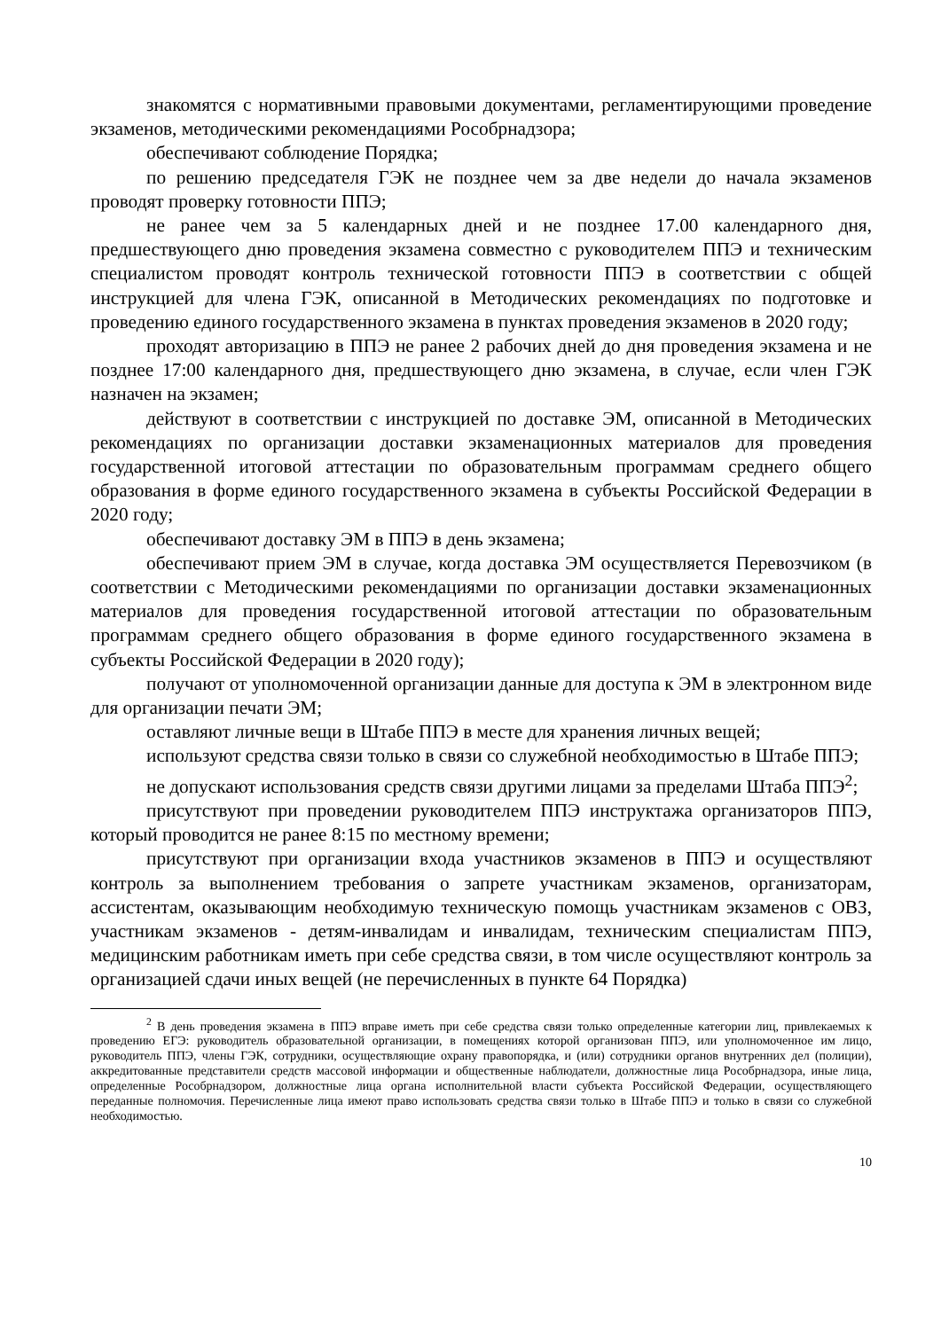знакомятся с нормативными правовыми документами, регламентирующими проведение экзаменов, методическими рекомендациями Рособрнадзора;
обеспечивают соблюдение Порядка;
по решению председателя ГЭК не позднее чем за две недели до начала экзаменов проводят проверку готовности ППЭ;
не ранее чем за 5 календарных дней и не позднее 17.00 календарного дня, предшествующего дню проведения экзамена совместно с руководителем ППЭ и техническим специалистом проводят контроль технической готовности ППЭ в соответствии с общей инструкцией для члена ГЭК, описанной в Методических рекомендациях по подготовке и проведению единого государственного экзамена в пунктах проведения экзаменов в 2020 году;
проходят авторизацию в ППЭ не ранее 2 рабочих дней до дня проведения экзамена и не позднее 17:00 календарного дня, предшествующего дню экзамена, в случае, если член ГЭК назначен на экзамен;
действуют в соответствии с инструкцией по доставке ЭМ, описанной в Методических рекомендациях по организации доставки экзаменационных материалов для проведения государственной итоговой аттестации по образовательным программам среднего общего образования в форме единого государственного экзамена в субъекты Российской Федерации в 2020 году;
обеспечивают доставку ЭМ в ППЭ в день экзамена;
обеспечивают прием ЭМ в случае, когда доставка ЭМ осуществляется Перевозчиком (в соответствии с Методическими рекомендациями по организации доставки экзаменационных материалов для проведения государственной итоговой аттестации по образовательным программам среднего общего образования в форме единого государственного экзамена в субъекты Российской Федерации в 2020 году);
получают от уполномоченной организации данные для доступа к ЭМ в электронном виде для организации печати ЭМ;
оставляют личные вещи в Штабе ППЭ в месте для хранения личных вещей;
используют средства связи только в связи со служебной необходимостью в Штабе ППЭ;
не допускают использования средств связи другими лицами за пределами Штаба ППЭ<sup>2</sup>;
присутствуют при проведении руководителем ППЭ инструктажа организаторов ППЭ, который проводится не ранее 8:15 по местному времени;
присутствуют при организации входа участников экзаменов в ППЭ и осуществляют контроль за выполнением требования о запрете участникам экзаменов, организаторам, ассистентам, оказывающим необходимую техническую помощь участникам экзаменов с ОВЗ, участникам экзаменов - детям-инвалидам и инвалидам, техническим специалистам ППЭ, медицинским работникам иметь при себе средства связи, в том числе осуществляют контроль за организацией сдачи иных вещей (не перечисленных в пункте 64 Порядка)
<sup>2</sup> В день проведения экзамена в ППЭ вправе иметь при себе средства связи только определенные категории лиц, привлекаемых к проведению ЕГЭ: руководитель образовательной организации, в помещениях которой организован ППЭ, или уполномоченное им лицо, руководитель ППЭ, члены ГЭК, сотрудники, осуществляющие охрану правопорядка, и (или) сотрудники органов внутренних дел (полиции), аккредитованные представители средств массовой информации и общественные наблюдатели, должностные лица Рособрнадзора, иные лица, определенные Рособрнадзором, должностные лица органа исполнительной власти субъекта Российской Федерации, осуществляющего переданные полномочия. Перечисленные лица имеют право использовать средства связи только в Штабе ППЭ и только в связи со служебной необходимостью.
10